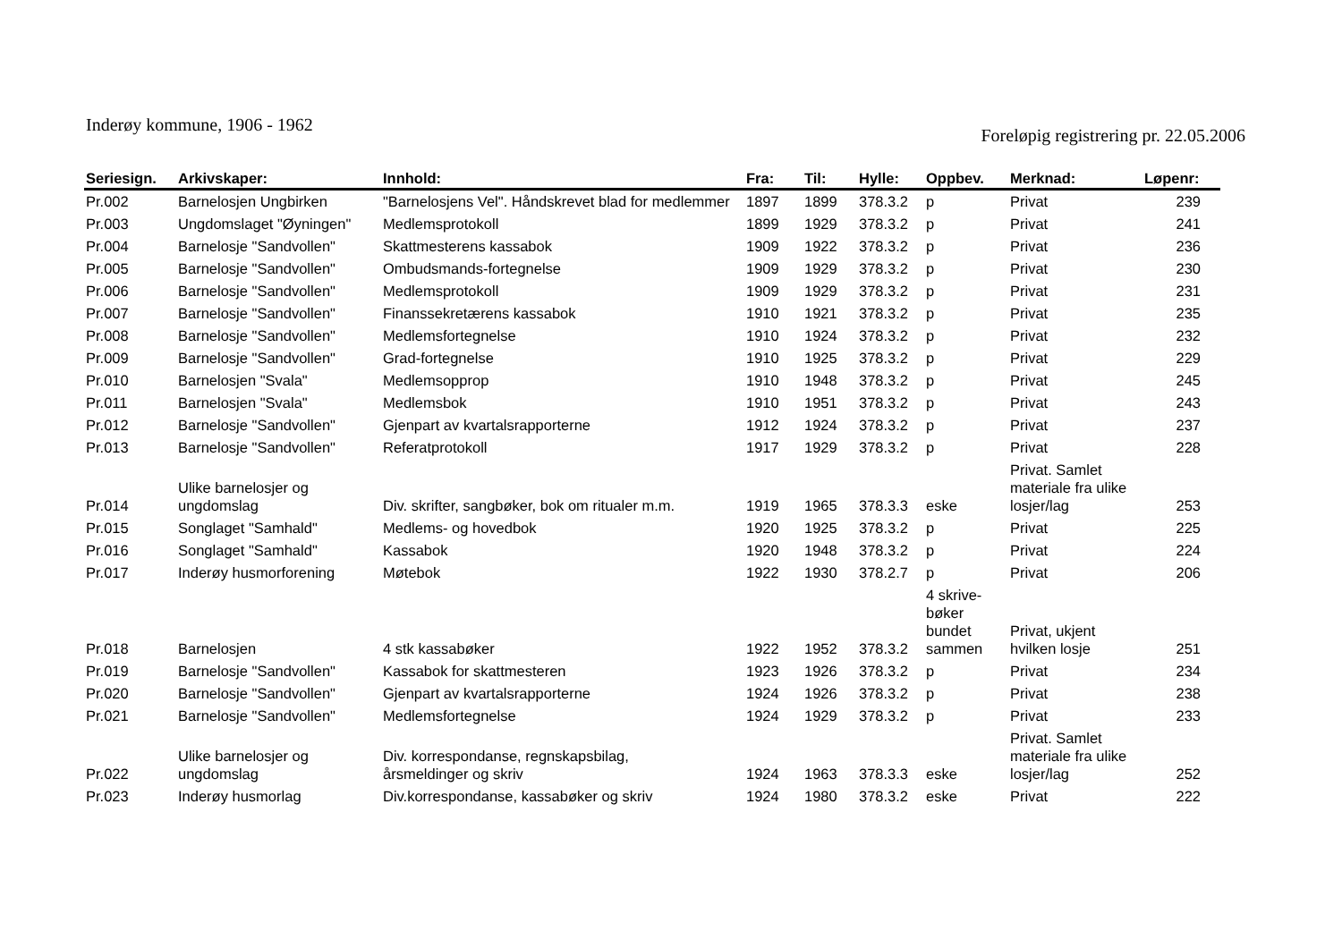Inderøy kommune, 1906 - 1962
Foreløpig registrering pr. 22.05.2006
| Seriesign. | Arkivskaper: | Innhold: | Fra: | Til: | Hylle: | Oppbev. | Merknad: | Løpenr: |
| --- | --- | --- | --- | --- | --- | --- | --- | --- |
| Pr.002 | Barnelosjen Ungbirken | "Barnelosjens Vel". Håndskrevet blad for medlemmer | 1897 | 1899 | 378.3.2 | p | Privat | 239 |
| Pr.003 | Ungdomslaget "Øyningen" | Medlemsprotokoll | 1899 | 1929 | 378.3.2 | p | Privat | 241 |
| Pr.004 | Barnelosje "Sandvollen" | Skattmesterens kassabok | 1909 | 1922 | 378.3.2 | p | Privat | 236 |
| Pr.005 | Barnelosje "Sandvollen" | Ombudsmands-fortegnelse | 1909 | 1929 | 378.3.2 | p | Privat | 230 |
| Pr.006 | Barnelosje "Sandvollen" | Medlemsprotokoll | 1909 | 1929 | 378.3.2 | p | Privat | 231 |
| Pr.007 | Barnelosje "Sandvollen" | Finanssekretærens kassabok | 1910 | 1921 | 378.3.2 | p | Privat | 235 |
| Pr.008 | Barnelosje "Sandvollen" | Medlemsfortegnelse | 1910 | 1924 | 378.3.2 | p | Privat | 232 |
| Pr.009 | Barnelosje "Sandvollen" | Grad-fortegnelse | 1910 | 1925 | 378.3.2 | p | Privat | 229 |
| Pr.010 | Barnelosjen "Svala" | Medlemsopprop | 1910 | 1948 | 378.3.2 | p | Privat | 245 |
| Pr.011 | Barnelosjen "Svala" | Medlemsbok | 1910 | 1951 | 378.3.2 | p | Privat | 243 |
| Pr.012 | Barnelosje "Sandvollen" | Gjenpart av kvartalsrapporterne | 1912 | 1924 | 378.3.2 | p | Privat | 237 |
| Pr.013 | Barnelosje "Sandvollen" | Referatprotokoll | 1917 | 1929 | 378.3.2 | p | Privat | 228 |
| Pr.014 | Ulike barnelosjer og ungdomslag | Div. skrifter, sangbøker, bok om ritualer m.m. | 1919 | 1965 | 378.3.3 | eske | Privat. Samlet materiale fra ulike losjer/lag | 253 |
| Pr.015 | Songlaget "Samhald" | Medlems- og hovedbok | 1920 | 1925 | 378.3.2 | p | Privat | 225 |
| Pr.016 | Songlaget "Samhald" | Kassabok | 1920 | 1948 | 378.3.2 | p | Privat | 224 |
| Pr.017 | Inderøy husmorforening | Møtebok | 1922 | 1930 | 378.2.7 | p | Privat | 206 |
| Pr.018 | Barnelosjen | 4 stk kassabøker | 1922 | 1952 | 378.3.2 | 4 skrive- bøker bundet sammen | Privat, ukjent hvilken losje | 251 |
| Pr.019 | Barnelosje "Sandvollen" | Kassabok for skattmesteren | 1923 | 1926 | 378.3.2 | p | Privat | 234 |
| Pr.020 | Barnelosje "Sandvollen" | Gjenpart av kvartalsrapporterne | 1924 | 1926 | 378.3.2 | p | Privat | 238 |
| Pr.021 | Barnelosje "Sandvollen" | Medlemsfortegnelse | 1924 | 1929 | 378.3.2 | p | Privat | 233 |
| Pr.022 | Ulike barnelosjer og ungdomslag | Div. korrespondanse, regnskapsbilag, årsmeldinger og skriv | 1924 | 1963 | 378.3.3 | eske | Privat. Samlet materiale fra ulike losjer/lag | 252 |
| Pr.023 | Inderøy husmorlag | Div.korrespondanse, kassabøker og skriv | 1924 | 1980 | 378.3.2 | eske | Privat | 222 |